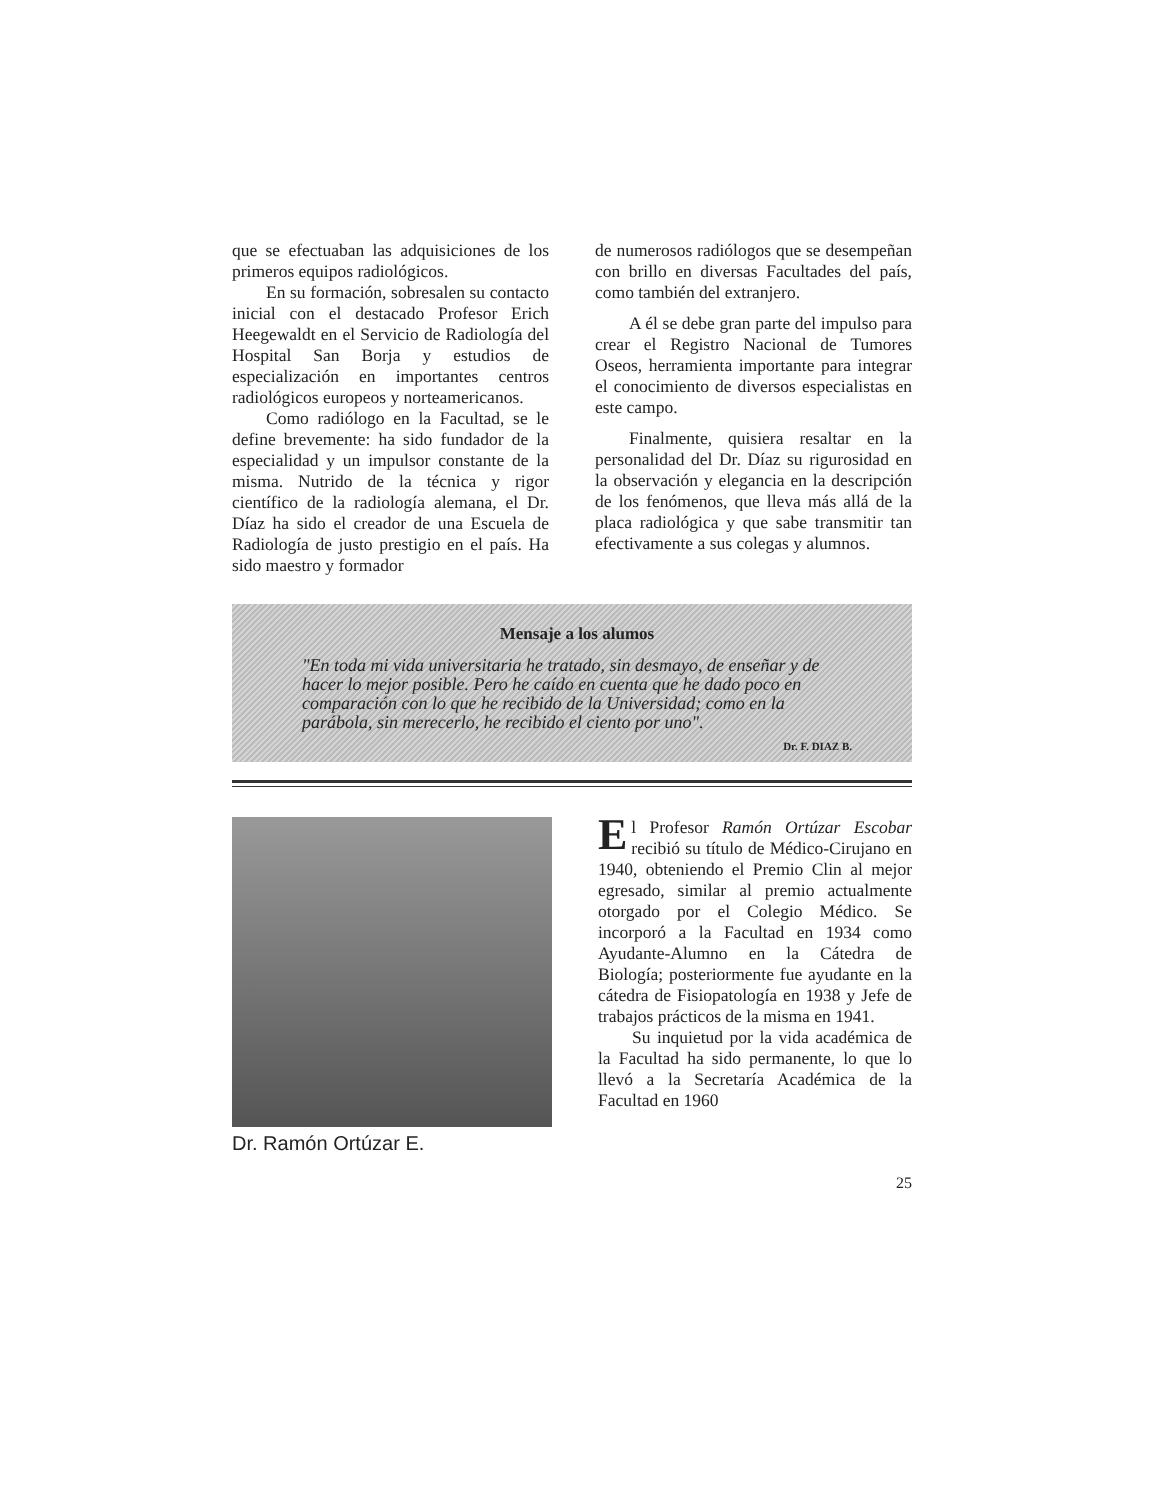que se efectuaban las adquisiciones de los primeros equipos radiológicos.
En su formación, sobresalen su contacto inicial con el destacado Profesor Erich Heegewaldt en el Servicio de Radiología del Hospital San Borja y estudios de especialización en importantes centros radiológicos europeos y norteamericanos.
Como radiólogo en la Facultad, se le define brevemente: ha sido fundador de la especialidad y un impulsor constante de la misma. Nutrido de la técnica y rigor científico de la radiología alemana, el Dr. Díaz ha sido el creador de una Escuela de Radiología de justo prestigio en el país. Ha sido maestro y formador
de numerosos radiólogos que se desempeñan con brillo en diversas Facultades del país, como también del extranjero.
A él se debe gran parte del impulso para crear el Registro Nacional de Tumores Oseos, herramienta importante para integrar el conocimiento de diversos especialistas en este campo.
Finalmente, quisiera resaltar en la personalidad del Dr. Díaz su rigurosidad en la observación y elegancia en la descripción de los fenómenos, que lleva más allá de la placa radiológica y que sabe transmitir tan efectivamente a sus colegas y alumnos.
Mensaje a los alumos
"En toda mi vida universitaria he tratado, sin desmayo, de enseñar y de hacer lo mejor posible. Pero he caído en cuenta que he dado poco en comparación con lo que he recibido de la Universidad; como en la parábola, sin merecerlo, he recibido el ciento por uno".
Dr. F. DIAZ B.
Dr. Ramón Ortúzar E.
El Profesor Ramón Ortúzar Escobar recibió su título de Médico-Cirujano en 1940, obteniendo el Premio Clin al mejor egresado, similar al premio actualmente otorgado por el Colegio Médico. Se incorporó a la Facultad en 1934 como Ayudante-Alumno en la Cátedra de Biología; posteriormente fue ayudante en la cátedra de Fisiopatología en 1938 y Jefe de trabajos prácticos de la misma en 1941.
Su inquietud por la vida académica de la Facultad ha sido permanente, lo que lo llevó a la Secretaría Académica de la Facultad en 1960
25